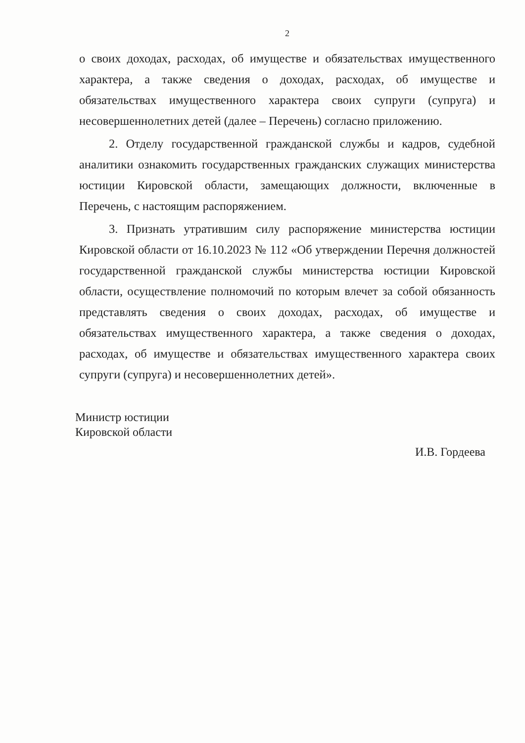2
о своих доходах, расходах, об имуществе и обязательствах имущественного характера, а также сведения о доходах, расходах, об имуществе и обязательствах имущественного характера своих супруги (супруга) и несовершеннолетних детей (далее – Перечень) согласно приложению.
2. Отделу государственной гражданской службы и кадров, судебной аналитики ознакомить государственных гражданских служащих министерства юстиции Кировской области, замещающих должности, включенные в Перечень, с настоящим распоряжением.
3. Признать утратившим силу распоряжение министерства юстиции Кировской области от 16.10.2023 № 112 «Об утверждении Перечня должностей государственной гражданской службы министерства юстиции Кировской области, осуществление полномочий по которым влечет за собой обязанность представлять сведения о своих доходах, расходах, об имуществе и обязательствах имущественного характера, а также сведения о доходах, расходах, об имуществе и обязательствах имущественного характера своих супруги (супруга) и несовершеннолетних детей».
Министр юстиции
Кировской области
И.В. Гордеева